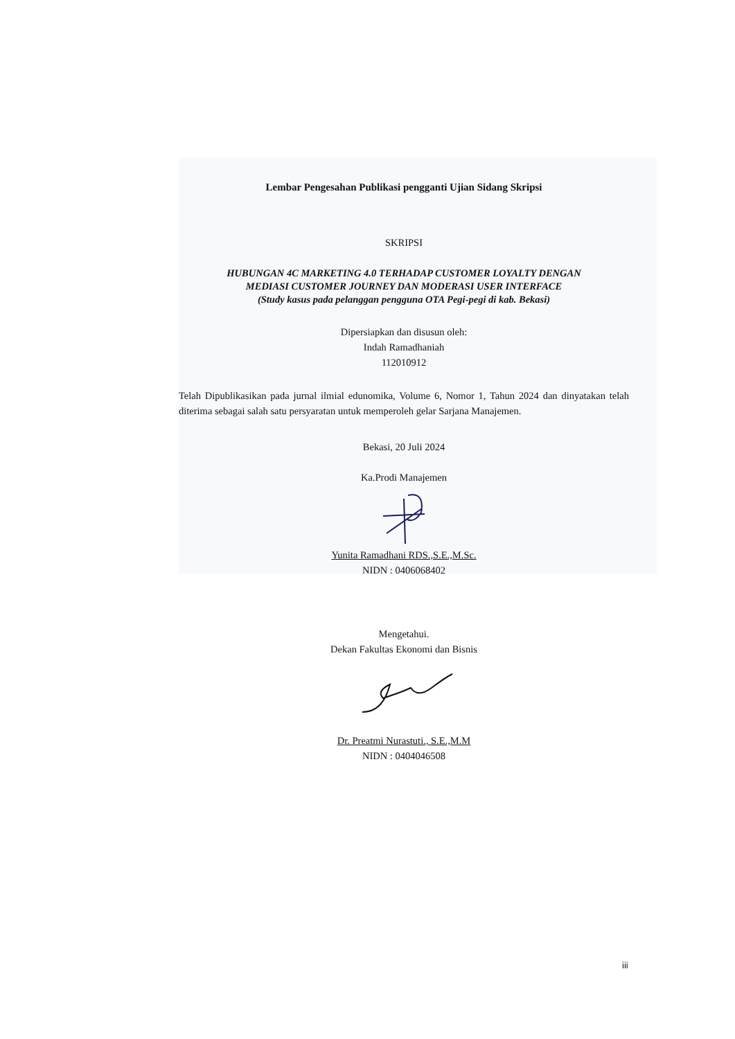Lembar Pengesahan Publikasi pengganti Ujian Sidang Skripsi
SKRIPSI
HUBUNGAN 4C MARKETING 4.0 TERHADAP CUSTOMER LOYALTY DENGAN
MEDIASI CUSTOMER JOURNEY DAN MODERASI USER INTERFACE
(Study kasus pada pelanggan pengguna OTA Pegi-pegi di kab. Bekasi)
Dipersiapkan dan disusun oleh:
Indah Ramadhaniah
112010912
Telah Dipublikasikan pada jurnal ilmial edunomika, Volume 6, Nomor 1, Tahun 2024 dan dinyatakan telah diterima sebagai salah satu persyaratan untuk memperoleh gelar Sarjana Manajemen.
Bekasi, 20 Juli 2024
Ka.Prodi Manajemen
Yunita Ramadhani RDS.,S.E.,M.Sc.
NIDN : 0406068402
Mengetahui.
Dekan Fakultas Ekonomi dan Bisnis
Dr. Preatmi Nurastuti., S.E.,M.M
NIDN : 0404046508
iii